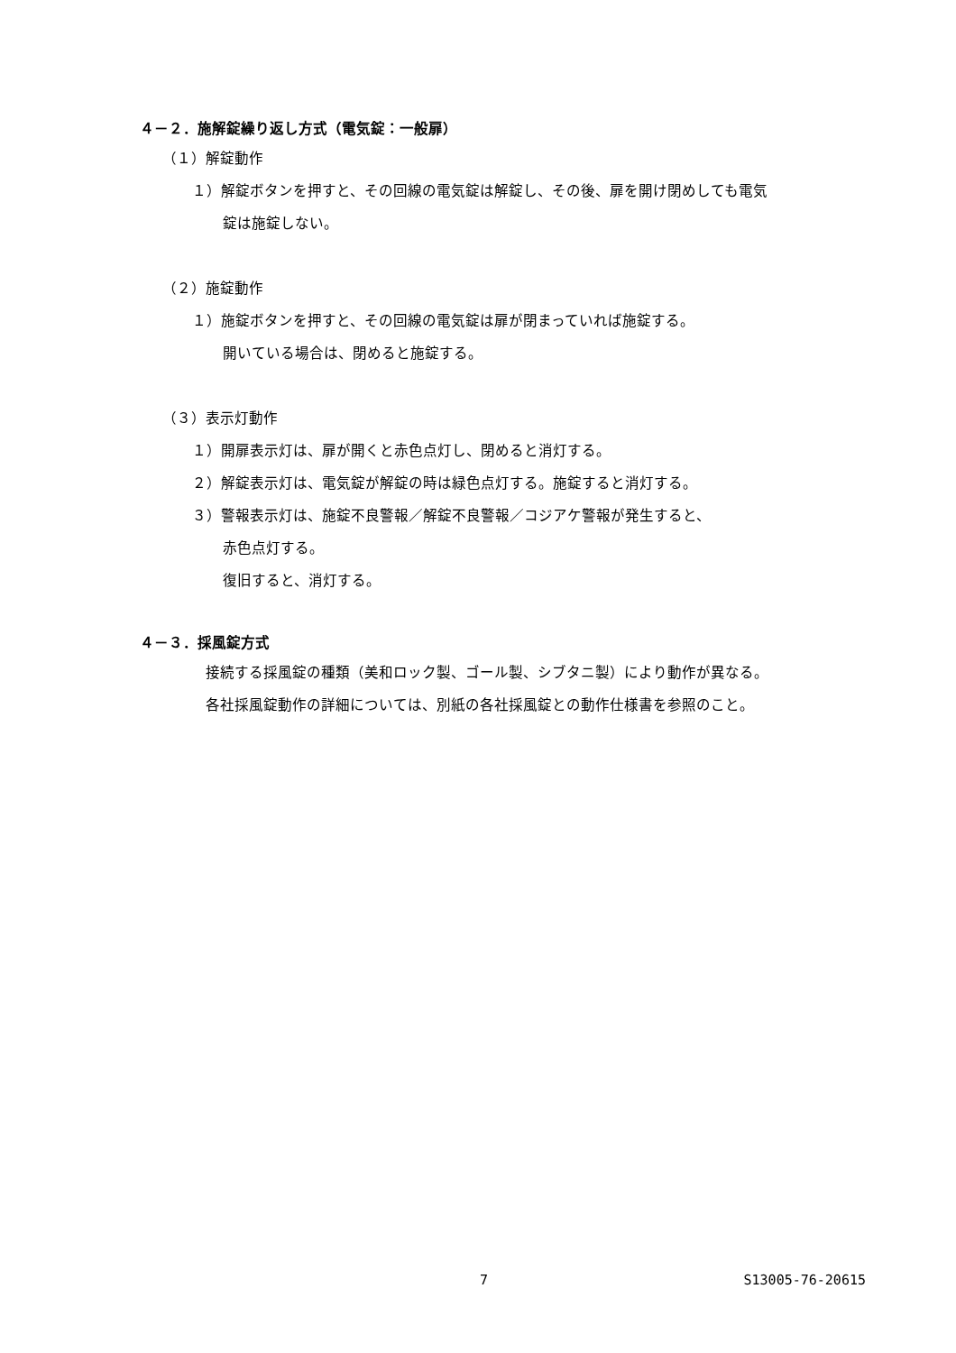４－２．施解錠繰り返し方式（電気錠：一般扉）
（１）解錠動作
１）解錠ボタンを押すと、その回線の電気錠は解錠し、その後、扉を開け閉めしても電気
錠は施錠しない。
（２）施錠動作
１）施錠ボタンを押すと、その回線の電気錠は扉が閉まっていれば施錠する。
開いている場合は、閉めると施錠する。
（３）表示灯動作
１）開扉表示灯は、扉が開くと赤色点灯し、閉めると消灯する。
２）解錠表示灯は、電気錠が解錠の時は緑色点灯する。施錠すると消灯する。
３）警報表示灯は、施錠不良警報／解錠不良警報／コジアケ警報が発生すると、
赤色点灯する。
復旧すると、消灯する。
４－３．採風錠方式
接続する採風錠の種類（美和ロック製、ゴール製、シブタニ製）により動作が異なる。
各社採風錠動作の詳細については、別紙の各社採風錠との動作仕様書を参照のこと。
7 S13005-76-20615